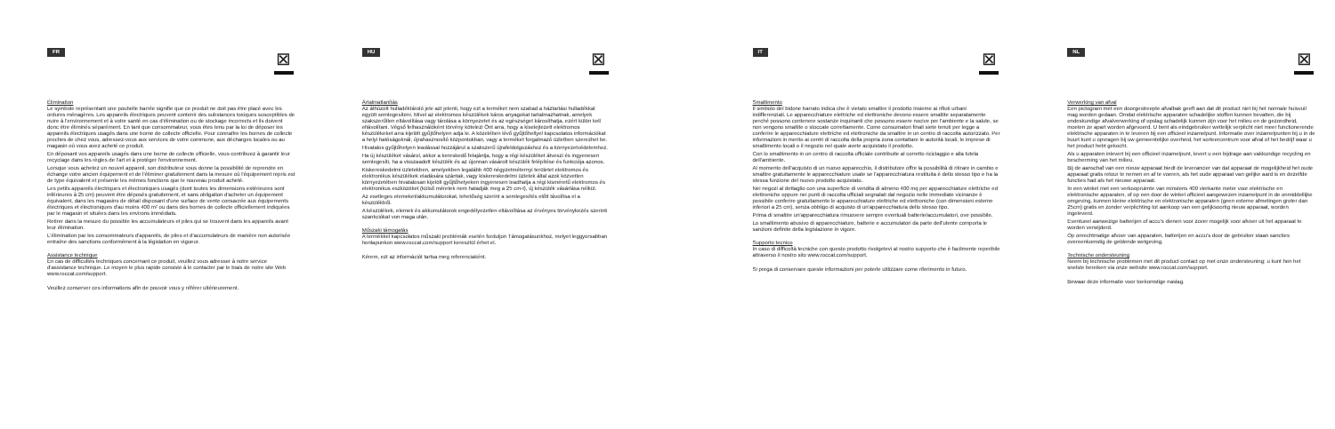FR
⊠
Élimination
Le symbole représentant une poubelle barrée signifie que ce produit ne doit pas être placé avec les ordures ménagères. Les appareils électriques peuvent contenir des substances toxiques susceptibles de nuire à l'environnement et à votre santé en cas d'élimination ou de stockage incorrects et ils doivent donc être éliminés séparément. En tant que consommateur, vous êtes tenu par la loi de déposer les appareils électriques usagés dans une borne de collecte officielle. Pour connaître les bornes de collecte proches de chez vous, adressez-vous aux services de votre commune, aux décharges locales ou au magasin où vous avez acheté ce produit.
En déposant vos appareils usagés dans une borne de collecte officielle, vous contribuez à garantir leur recyclage dans les règles de l'art et à protéger l'environnement.
Lorsque vous achetez un nouvel appareil, son distributeur vous donne la possibilité de reprendre en échange votre ancien équipement et de l'éliminer gratuitement dans la mesure où l'équipement repris est de type équivalent et présente les mêmes fonctions que le nouveau produit acheté.
Les petits appareils électriques et électroniques usagés (dont toutes les dimensions extérieures sont inférieures à 25 cm) peuvent être déposés gratuitement, et sans obligation d'acheter un équipement équivalent, dans les magasins de détail disposant d'une surface de vente consacrée aux équipements électriques et électroniques d'au moins 400 m² ou dans des bornes de collecte officiellement indiquées par le magasin et situées dans les environs immédiats.
Retirer dans la mesure du possible les accumulateurs et piles qui se trouvent dans les appareils avant leur élimination.
L'élimination par les consommateurs d'appareils, de piles et d'accumulateurs de manière non autorisée entraîne des sanctions conformément à la législation en vigueur.
Assistance technique
En cas de difficultés techniques concernant ce produit, veuillez vous adresser à notre service d'assistance technique. Le moyen le plus rapide consiste à le contacter par le biais de notre site Web www.roccat.com/support.
Veuillez conserver ces informations afin de pouvoir vous y référer ultérieurement.
HU
⊠
Ártalmatlanítás
Az áthúzott hulladéktároló jele azt jelenti, hogy ezt a terméket nem szabad a háztartási hulladékkal együtt semlegesíteni. Mivel az elektromos készülékek káros anyagokat tartalmazhatnak, amelyek szakszerűtlen eltávolítása vagy tárolása a környezetet és az egészséget károsíthatja, ezért külön kell eltávolítani. Végső felhasználóként törvény kötelezi Önt arra, hogy a kiselejtezett elektromos készülékeket arra kijelölt gyűjtőhelyen adja le. A közelében lévő gyűjtőhellyel kapcsolatos információkat a helyi hatóságoknál, újrahasznosító központokban, vagy a terméket forgalmazó üzletben szerezhet be.
Hivatalos gyűjtőhelyen leadással hozzájárul a szakszerű újrafeldolgozáshoz és a környezetvédelemhez.
Ha új készüléket vásárol, akkor a kereskedő felajánlja, hogy a régi készüléket átveszi és ingyenesen semlegesíti, ha a visszaadott készülék és az újonnan vásárolt készülék felépítése és funkciója azonos.
Kiskereskedelmi üzletekben, amelyekben legalább 400 négyzetméternyi területet elektromos és elektronikus készülékek eladására szántak, vagy kiskereskedelmi üzletek által azok közvetlen környezetében hivatalosan kijelölt gyűjtőhelyeken ingyenesen leadhatja a régi kisméretű elektromos és elektronikus eszközöket (külső méretek nem haladják meg a 25 cm-t), új készülék vásárlása nélkül.
Az esetleges elemeket/akkumulátorokat, lehetőség szerint a semlegesítés előtt távolítsa el a készülékből.
A készülékek, elemek és akkumulátorok engedélyezetlen eltávolítása az érvényes törvénykezés szerinti szankciókat von maga után.
Műszaki támogatás
A termékkel kapcsolatos műszaki problémák esetén forduljon Támogatásunkhoz, melyet leggyorsabban honlapunkon www.roccat.com/support keresztül érhet el.
Kérem, ezt az információt tartsa meg referenciaként.
IT
⊠
Smaltimento
Il simbolo del bidone barrato indica che è vietato smaltire il prodotto insieme ai rifiuti urbani indifferenziati. Le apparecchiature elettriche ed elettroniche devono essere smaltite separatamente perché possono contenere sostanze inquinanti che possono essere nocive per l'ambiente e la salute, se non vengono smaltite o stoccate correttamente. Come consumatori finali siete tenuti per legge a conferire le apparecchiature elettriche ed elettroniche da smaltire in un centro di raccolta autorizzato. Per informazioni in merito ai centri di raccolta della propria zona contattare le autorità locali, le imprese di smaltimento locali o il negozio nel quale avete acquistato il prodotto.
Con lo smaltimento in un centro di raccolta ufficiale contribuite al corretto riciclaggio e alla tutela dell'ambiente.
Al momento dell'acquisto di un nuovo apparecchio, il distributore offre la possibilità di ritirare in cambio e smaltire gratuitamente le apparecchiature usate se l'apparecchiatura restituita è dello stesso tipo e ha la stessa funzione del nuovo prodotto acquistato.
Nei negozi al dettaglio con una superficie di vendita di almeno 400 mq per apparecchiature elettriche ed elettroniche oppure nei punti di raccolta ufficiali segnalati dal negozio nelle immediate vicinanze è possibile conferire gratuitamente le apparecchiature elettriche ed elettroniche (con dimensioni esterne inferiori a 25 cm), senza obbligo di acquisto di un'apparecchiatura dello stesso tipo.
Prima di smaltire un'apparecchiatura rimuovere sempre eventuali batterie/accumulatori, ove possibile.
Lo smaltimento abusivo di apparecchiature, batterie e accumulatori da parte dell'utente comporta le sanzioni definite della legislazione in vigore.
Supporto tecnico
In caso di difficoltà tecniche con questo prodotto rivolgetevi al nostro supporto che è facilmente reperibile attraverso il nostro sito www.roccat.com/support.
Si prega di conservare queste informazioni per poterle utilizzare come riferimento in futuro.
NL
⊠
Verwerking van afval
Een pictogram met een doorgestreepte afvalbak geeft aan dat dit product niet bij het normale huisvuil mag worden gedaan. Omdat elektrische apparaten schadelijke stoffen kunnen bevatten, die bij ondeskundige afvalverwerking of opslag schadelijk kunnen zijn voor het milieu en de gezondheid, moeten ze apart worden afgevoerd. U bent als eindgebruiker wettelijk verplicht niet meer functionerende elektrische apparaten in te leveren bij een officieel inzamelpunt. Informatie over inzamelpunten bij u in de buurt kunt u opvragen bij uw gemeentelijke overheid, het sorteercentrum voor afval of het bedrijf waar u het product hebt gekocht.
Als u apparaten inlevert bij een officieel inzamelpunt, levert u een bijdrage aan vakkundige recycling en bescherming van het milieu.
Bij de aanschaf van een nieuw apparaat biedt de leverancier van dat apparaat de mogelijkheid het oude apparaat gratis retour te nemen en af te voeren, als het oude apparaat van gelijke aard is en dezelfde functies had als het nieuwe apparaat.
In een winkel met een verkoopruimte van minstens 400 vierkante meter voor elektrische en elektronische apparaten, of op een door de winkel officieel aangewezen inzamelpunt in de onmiddellijke omgeving, kunnen kleine elektrische en elektronische apparaten (geen externe afmetingen groter dan 25cm) gratis en zonder verplichting tot aankoop van een gelijksoortig nieuw apparaat, worden ingeleverd.
Eventueel aanwezige batterijen of accu's dienen voor zover mogelijk voor afvoer uit het apparaat te worden verwijderd.
Op onrechtmatige afvoer van apparaten, batterijen en accu's door de gebruiker staan sancties overeenkomstig de geldende wetgeving.
Technische ondersteuning
Neem bij technische problemen met dit product contact op met onze ondersteuning; u kunt hen het snelste bereiken via onze website www.roccat.com/support.
Bewaar deze informatie voor toekomstige naslag.